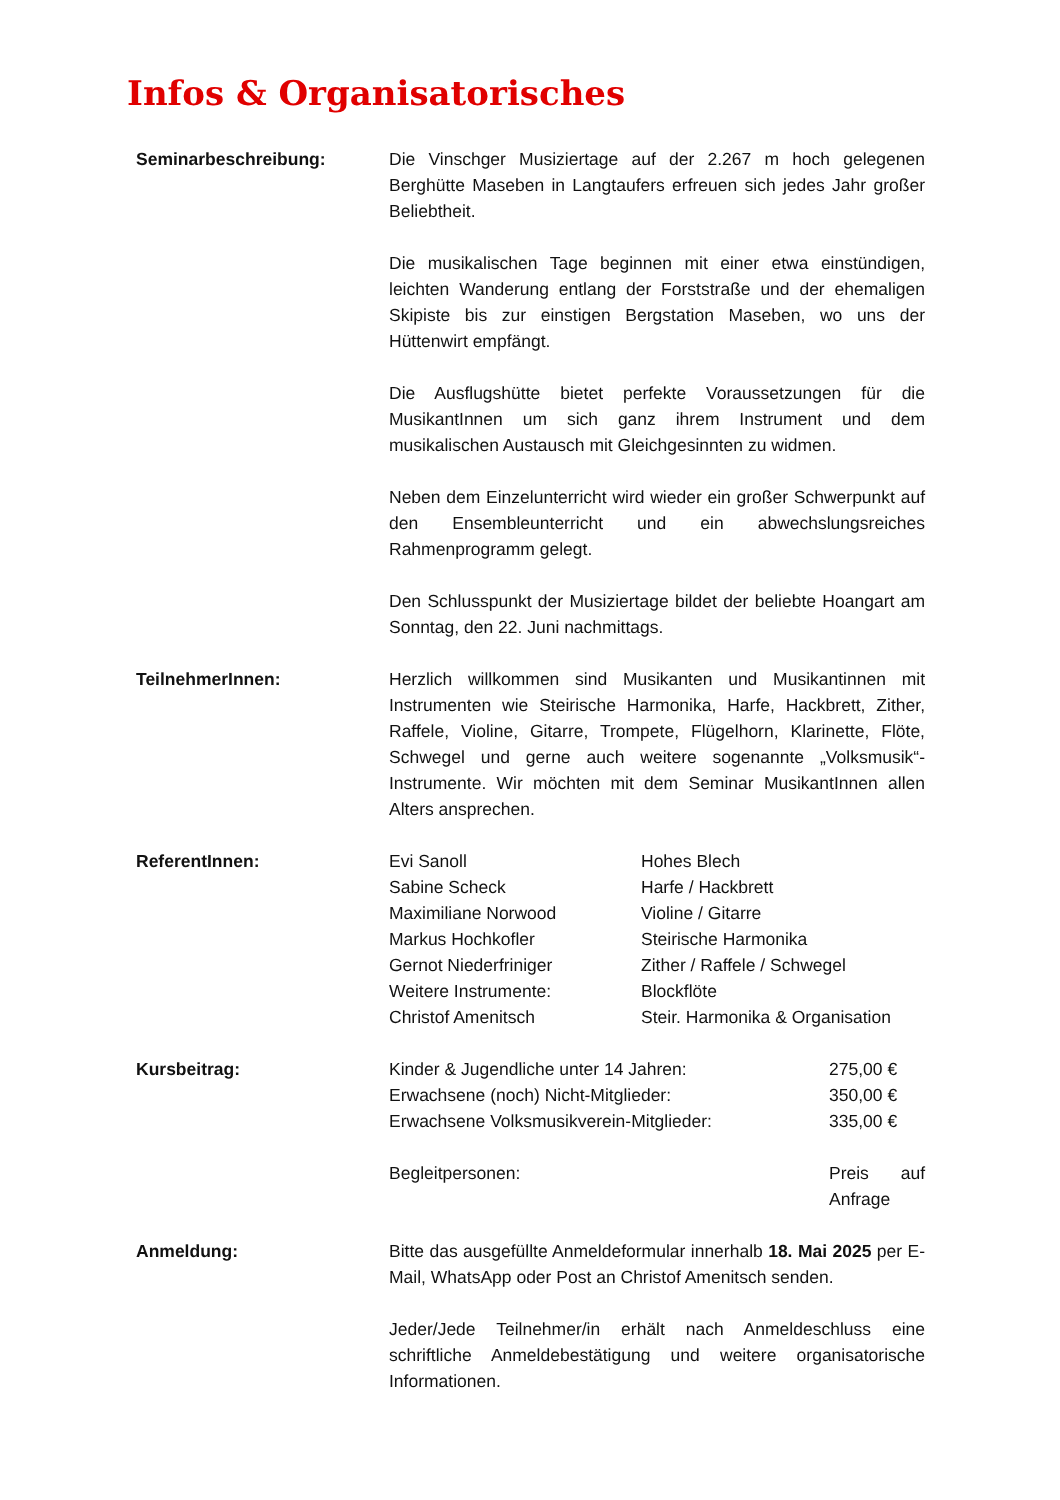Infos & Organisatorisches
Seminarbeschreibung: Die Vinschger Musiziertage auf der 2.267 m hoch gelegenen Berghütte Maseben in Langtaufers erfreuen sich jedes Jahr großer Beliebtheit.
Die musikalischen Tage beginnen mit einer etwa einstündigen, leichten Wanderung entlang der Forststraße und der ehemaligen Skipiste bis zur einstigen Bergstation Maseben, wo uns der Hüttenwirt empfängt.
Die Ausflugshütte bietet perfekte Voraussetzungen für die MusikantInnen um sich ganz ihrem Instrument und dem musikalischen Austausch mit Gleichgesinnten zu widmen.
Neben dem Einzelunterricht wird wieder ein großer Schwerpunkt auf den Ensembleunterricht und ein abwechslungsreiches Rahmenprogramm gelegt.
Den Schlusspunkt der Musiziertage bildet der beliebte Hoangart am Sonntag, den 22. Juni nachmittags.
TeilnehmerInnen: Herzlich willkommen sind Musikanten und Musikantinnen mit Instrumenten wie Steirische Harmonika, Harfe, Hackbrett, Zither, Raffele, Violine, Gitarre, Trompete, Flügelhorn, Klarinette, Flöte, Schwegel und gerne auch weitere sogenannte „Volksmusik“-Instrumente. Wir möchten mit dem Seminar MusikantInnen allen Alters ansprechen.
ReferentInnen:
| Evi Sanoll | Hohes Blech |
| Sabine Scheck | Harfe / Hackbrett |
| Maximiliane Norwood | Violine / Gitarre |
| Markus Hochkofler | Steirische Harmonika |
| Gernot Niederfriniger | Zither / Raffele / Schwegel |
| Weitere Instrumente: | Blockflöte |
| Christof Amenitsch | Steir. Harmonika & Organisation |
Kursbeitrag:
| Kinder & Jugendliche unter 14 Jahren: | 275,00 € |
| Erwachsene (noch) Nicht-Mitglieder: | 350,00 € |
| Erwachsene Volksmusikverein-Mitglieder: | 335,00 € |
| Begleitpersonen: | Preis auf Anfrage |
Anmeldung: Bitte das ausgefüllte Anmeldeformular innerhalb 18. Mai 2025 per E-Mail, WhatsApp oder Post an Christof Amenitsch senden.
Jeder/Jede Teilnehmer/in erhält nach Anmeldeschluss eine schriftliche Anmeldebestätigung und weitere organisatorische Informationen.